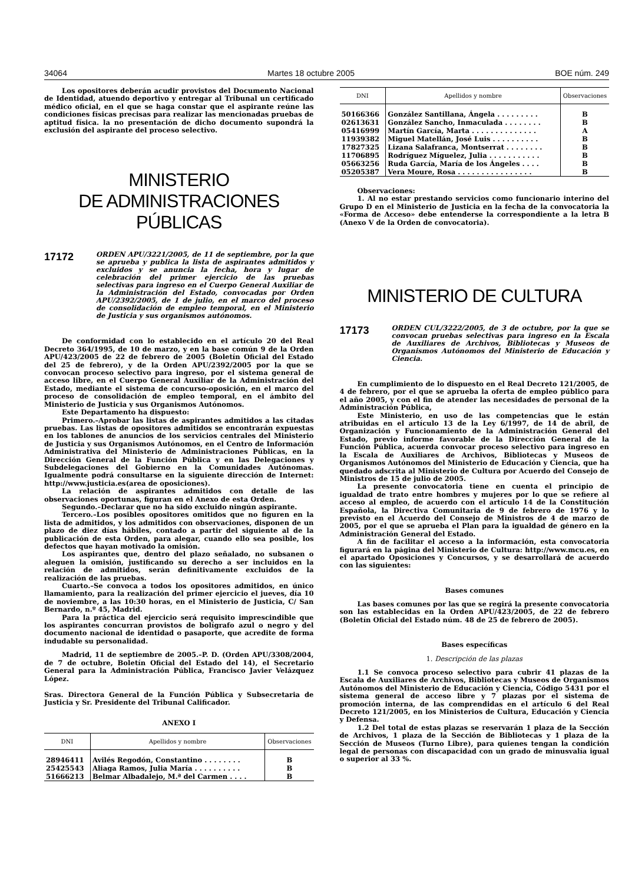34064 Martes 18 octubre 2005 BOE núm. 249
Los opositores deberán acudir provistos del Documento Nacional de Identidad, atuendo deportivo y entregar al Tribunal un certificado médico oficial, en el que se haga constar que el aspirante reúne las condiciones físicas precisas para realizar las mencionadas pruebas de aptitud física. la no presentación de dicho documento supondrá la exclusión del aspirante del proceso selectivo.
MINISTERIO
DE ADMINISTRACIONES PÚBLICAS
17172
ORDEN APU/3221/2005, de 11 de septiembre, por la que se aprueba y publica la lista de aspirantes admitidos y excluidos y se anuncia la fecha, hora y lugar de celebración del primer ejercicio de las pruebas selectivas para ingreso en el Cuerpo General Auxiliar de la Administración del Estado, convocadas por Orden APU/2392/2005, de 1 de julio, en el marco del proceso de consolidación de empleo temporal, en el Ministerio de Justicia y sus organismos autónomos.
De conformidad con lo establecido en el artículo 20 del Real Decreto 364/1995, de 10 de marzo, y en la base común 9 de la Orden APU/423/2005 de 22 de febrero de 2005 (Boletín Oficial del Estado del 25 de febrero), y de la Orden APU/2392/2005 por la que se convocan proceso selectivo para ingreso, por el sistema general de acceso libre, en el Cuerpo General Auxiliar de la Administración del Estado, mediante el sistema de concurso-oposición, en el marco del proceso de consolidación de empleo temporal, en el ámbito del Ministerio de Justicia y sus Organismos Autónomos.
Este Departamento ha dispuesto:
Primero.–Aprobar las listas de aspirantes admitidos a las citadas pruebas. Las listas de opositores admitidos se encontrarán expuestas en los tablones de anuncios de los servicios centrales del Ministerio de Justicia y sus Organismos Autónomos, en el Centro de Información Administrativa del Ministerio de Administraciones Públicas, en la Dirección General de la Función Pública y en las Delegaciones y Subdelegaciones del Gobierno en la Comunidades Autónomas. Igualmente podrá consultarse en la siguiente dirección de Internet: http://www.justicia.es(area de oposiciones).
La relación de aspirantes admitidos con detalle de las observaciones oportunas, figuran en el Anexo de esta Orden.
Segundo.–Declarar que no ha sido excluido ningún aspirante.
Tercero.–Los posibles opositores omitidos que no figuren en la lista de admitidos, y los admitidos con observaciones, disponen de un plazo de diez días hábiles, contado a partir del siguiente al de la publicación de esta Orden, para alegar, cuando ello sea posible, los defectos que hayan motivado la omisión.
Los aspirantes que, dentro del plazo señalado, no subsanen o aleguen la omisión, justificando su derecho a ser incluidos en la relación de admitidos, serán definitivamente excluidos de la realización de las pruebas.
Cuarto.–Se convoca a todos los opositores admitidos, en único llamamiento, para la realización del primer ejercicio el jueves, día 10 de noviembre, a las 10:30 horas, en el Ministerio de Justicia, C/ San Bernardo, n.º 45, Madrid.
Para la práctica del ejercicio será requisito imprescindible que los aspirantes concurran provistos de bolígrafo azul o negro y del documento nacional de identidad o pasaporte, que acredite de forma indudable su personalidad.
Madrid, 11 de septiembre de 2005.–P. D. (Orden APU/3308/2004, de 7 de octubre, Boletín Oficial del Estado del 14), el Secretario General para la Administración Pública, Francisco Javier Velázquez López.
Sras. Directora General de la Función Pública y Subsecretaria de Justicia y Sr. Presidente del Tribunal Calificador.
ANEXO I
| DNI | Apellidos y nombre | Observaciones |
| --- | --- | --- |
| 28946411 | Avilés Regodón, Constantino . . . . . . . . | B |
| 25425543 | Aliaga Ramos, Julia María . . . . . . . . . . | B |
| 51666213 | Belmar Albadalejo, M.ª del Carmen . . . . | B |
| DNI | Apellidos y nombre | Observaciones |
| --- | --- | --- |
| 50166366 | González Santillana, Ángela . . . . . . . . . | B |
| 02613631 | González Sancho, Inmaculada . . . . . . . . | B |
| 05416999 | Martín García, Marta . . . . . . . . . . . . . . | A |
| 11939382 | Miguel Matellán, José Luis . . . . . . . . . . | B |
| 17827325 | Lizana Salafranca, Montserrat . . . . . . . . | B |
| 11706895 | Rodríguez Míguelez, Julia . . . . . . . . . . . | B |
| 05663256 | Ruda García, María de los Ángeles . . . . | B |
| 05205387 | Vera Moure, Rosa . . . . . . . . . . . . . . . . | B |
Observaciones:
1. Al no estar prestando servicios como funcionario interino del Grupo D en el Ministerio de Justicia en la fecha de la convocatoria la «Forma de Acceso» debe entenderse la correspondiente a la letra B (Anexo V de la Orden de convocatoria).
MINISTERIO DE CULTURA
17173
ORDEN CUL/3222/2005, de 3 de octubre, por la que se convocan pruebas selectivas para ingreso en la Escala de Auxiliares de Archivos, Bibliotecas y Museos de Organismos Autónomos del Ministerio de Educación y Ciencia.
En cumplimiento de lo dispuesto en el Real Decreto 121/2005, de 4 de febrero, por el que se aprueba la oferta de empleo público para el año 2005, y con el fin de atender las necesidades de personal de la Administración Pública,
Este Ministerio, en uso de las competencias que le están atribuidas en el artículo 13 de la Ley 6/1997, de 14 de abril, de Organización y Funcionamiento de la Administración General del Estado, previo informe favorable de la Dirección General de la Función Pública, acuerda convocar proceso selectivo para ingreso en la Escala de Auxiliares de Archivos, Bibliotecas y Museos de Organismos Autónomos del Ministerio de Educación y Ciencia, que ha quedado adscrita al Ministerio de Cultura por Acuerdo del Consejo de Ministros de 15 de julio de 2005.
La presente convocatoria tiene en cuenta el principio de igualdad de trato entre hombres y mujeres por lo que se refiere al acceso al empleo, de acuerdo con el artículo 14 de la Constitución Española, la Directiva Comunitaria de 9 de febrero de 1976 y lo previsto en el Acuerdo del Consejo de Ministros de 4 de marzo de 2005, por el que se aprueba el Plan para la igualdad de género en la Administración General del Estado.
A fin de facilitar el acceso a la información, esta convocatoria figurará en la página del Ministerio de Cultura: http://www.mcu.es, en el apartado Oposiciones y Concursos, y se desarrollará de acuerdo con las siguientes:
Bases comunes
Las bases comunes por las que se regirá la presente convocatoria son las establecidas en la Orden APU/423/2005, de 22 de febrero (Boletín Oficial del Estado núm. 48 de 25 de febrero de 2005).
Bases específicas
1. Descripción de las plazas
1.1 Se convoca proceso selectivo para cubrir 41 plazas de la Escala de Auxiliares de Archivos, Bibliotecas y Museos de Organismos Autónomos del Ministerio de Educación y Ciencia, Código 5431 por el sistema general de acceso libre y 7 plazas por el sistema de promoción interna, de las comprendidas en el artículo 6 del Real Decreto 121/2005, en los Ministerios de Cultura, Educación y Ciencia y Defensa.
1.2 Del total de estas plazas se reservarán 1 plaza de la Sección de Archivos, 1 plaza de la Sección de Bibliotecas y 1 plaza de la Sección de Museos (Turno Libre), para quienes tengan la condición legal de personas con discapacidad con un grado de minusvalía igual o superior al 33 %.